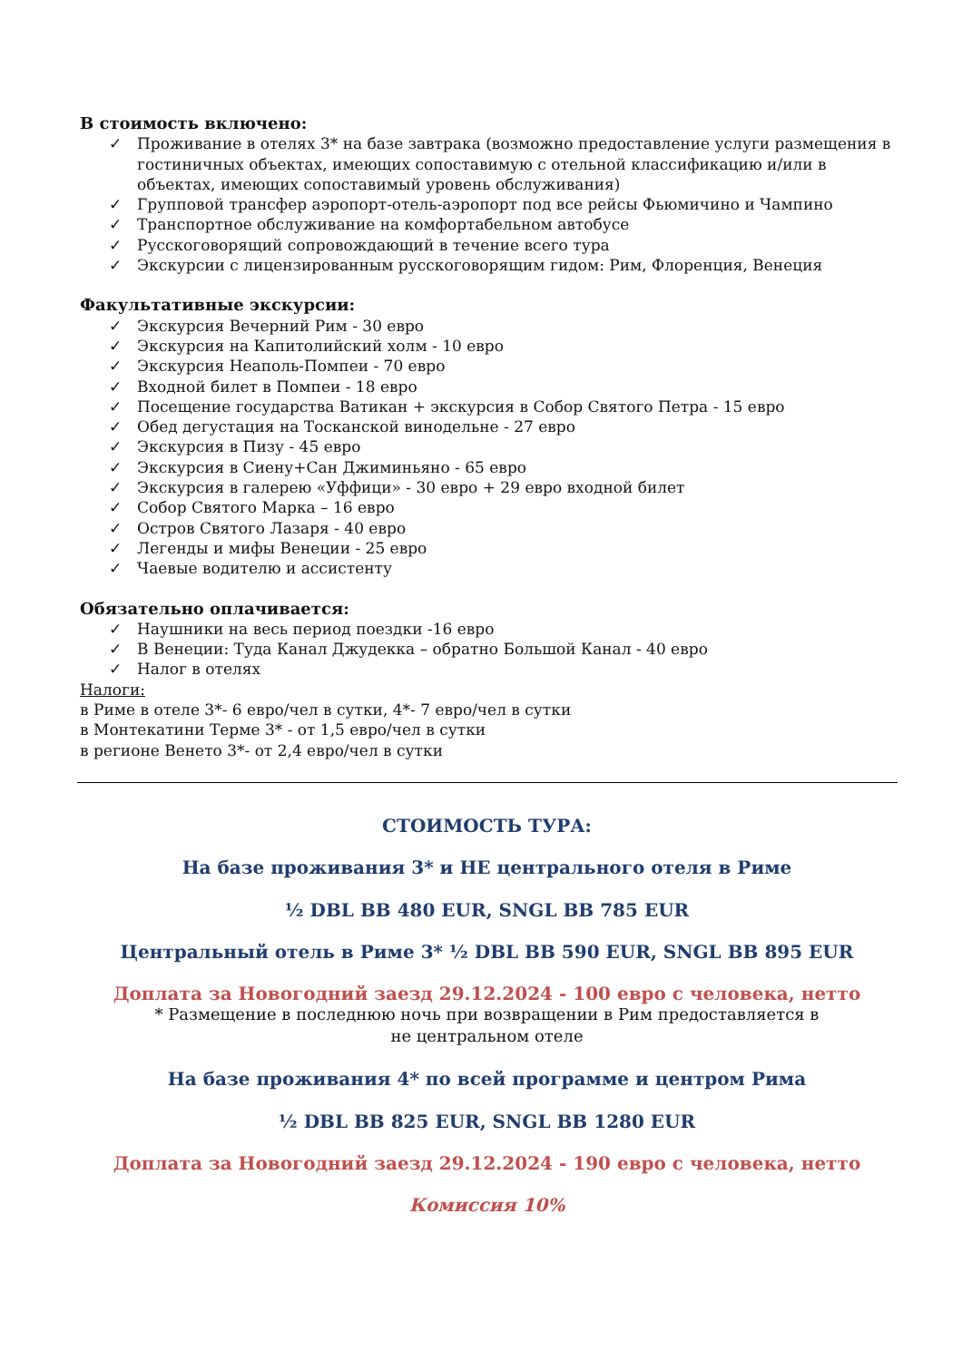В стоимость включено:
✓ Проживание в отелях 3* на базе завтрака (возможно предоставление услуги размещения в гостиничных объектах, имеющих сопоставимую с отельной классификацию и/или в объектах, имеющих сопоставимый уровень обслуживания)
✓ Групповой трансфер аэропорт-отель-аэропорт под все рейсы Фьюмичино и Чампино
✓ Транспортное обслуживание на комфортабельном автобусе
✓ Русскоговорящий сопровождающий в течение всего тура
✓ Экскурсии с лицензированным русскоговорящим гидом: Рим, Флоренция, Венеция
Факультативные экскурсии:
✓ Экскурсия Вечерний Рим - 30 евро
✓ Экскурсия на Капитолийский холм - 10 евро
✓ Экскурсия Неаполь-Помпеи - 70 евро
✓ Входной билет в Помпеи - 18 евро
✓ Посещение государства Ватикан + экскурсия в Собор Святого Петра - 15 евро
✓ Обед дегустация на Тосканской винодельне - 27 евро
✓ Экскурсия в Пизу - 45 евро
✓ Экскурсия в Сиену+Сан Джиминьяно - 65 евро
✓ Экскурсия в галерею «Уффици» - 30 евро + 29 евро входной билет
✓ Собор Святого Марка – 16 евро
✓ Остров Святого Лазаря - 40 евро
✓ Легенды и мифы Венеции - 25 евро
✓ Чаевые водителю и ассистенту
Обязательно оплачивается:
✓ Наушники на весь период поездки -16 евро
✓ В Венеции: Туда Канал Джудекка – обратно Большой Канал - 40 евро
✓ Налог в отелях
Налоги:
в Риме в отеле 3*- 6 евро/чел в сутки, 4*- 7 евро/чел в сутки
в Монтекатини Терме 3* - от 1,5 евро/чел в сутки
в регионе Венето 3*- от 2,4 евро/чел в сутки
СТОИМОСТЬ ТУРА:
На базе проживания 3* и НЕ центрального отеля в Риме
½ DBL BB 480 EUR, SNGL BB 785 EUR
Центральный отель в Риме 3* ½ DBL BB 590 EUR, SNGL BB 895 EUR
Доплата за Новогодний заезд 29.12.2024 - 100 евро с человека, нетто
* Размещение в последнюю ночь при возвращении в Рим предоставляется в
не центральном отеле
На базе проживания 4* по всей программе и центром Рима
½ DBL BB 825 EUR, SNGL BB 1280 EUR
Доплата за Новогодний заезд 29.12.2024 - 190 евро с человека, нетто
Комиссия 10%